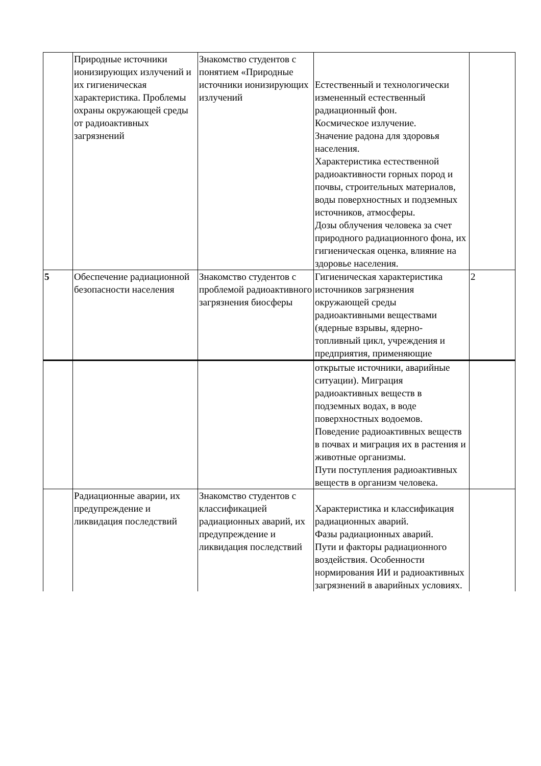| | Природные источники ионизирующих излучений и их гигиеническая характеристика. Проблемы охраны окружающей среды от радиоактивных загрязнений | Знакомство студентов с понятием «Природные источники ионизирующих излучений | Естественный и технологически измененный естественный радиационный фон. Космическое излучение. Значение радона для здоровья населения. Характеристика естественной радиоактивности горных пород и почвы, строительных материалов, воды поверхностных и подземных источников, атмосферы. Дозы облучения человека за счет природного радиационного фона, их гигиеническая оценка, влияние на здоровье населения. | |
| 5 | Обеспечение радиационной безопасности населения | Знакомство студентов с проблемой радиоактивного загрязнения биосферы | Гигиеническая характеристика источников загрязнения окружающей среды радиоактивными веществами (ядерные взрывы, ядерно-топливный цикл, учреждения и предприятия, применяющие | 2 |
| | | | открытые источники, аварийные ситуации). Миграция радиоактивных веществ в подземных водах, в воде поверхностных водоемов. Поведение радиоактивных веществ в почвах и миграция их в растения и животные организмы. Пути поступления радиоактивных веществ в организм человека. | |
| | Радиационные аварии, их предупреждение и ликвидация последствий | Знакомство студентов с классификацией радиационных аварий, их предупреждение и ликвидация последствий | Характеристика и классификация радиационных аварий. Фазы радиационных аварий. Пути и факторы радиационного воздействия. Особенности нормирования ИИ и радиоактивных загрязнений в аварийных условиях. | |